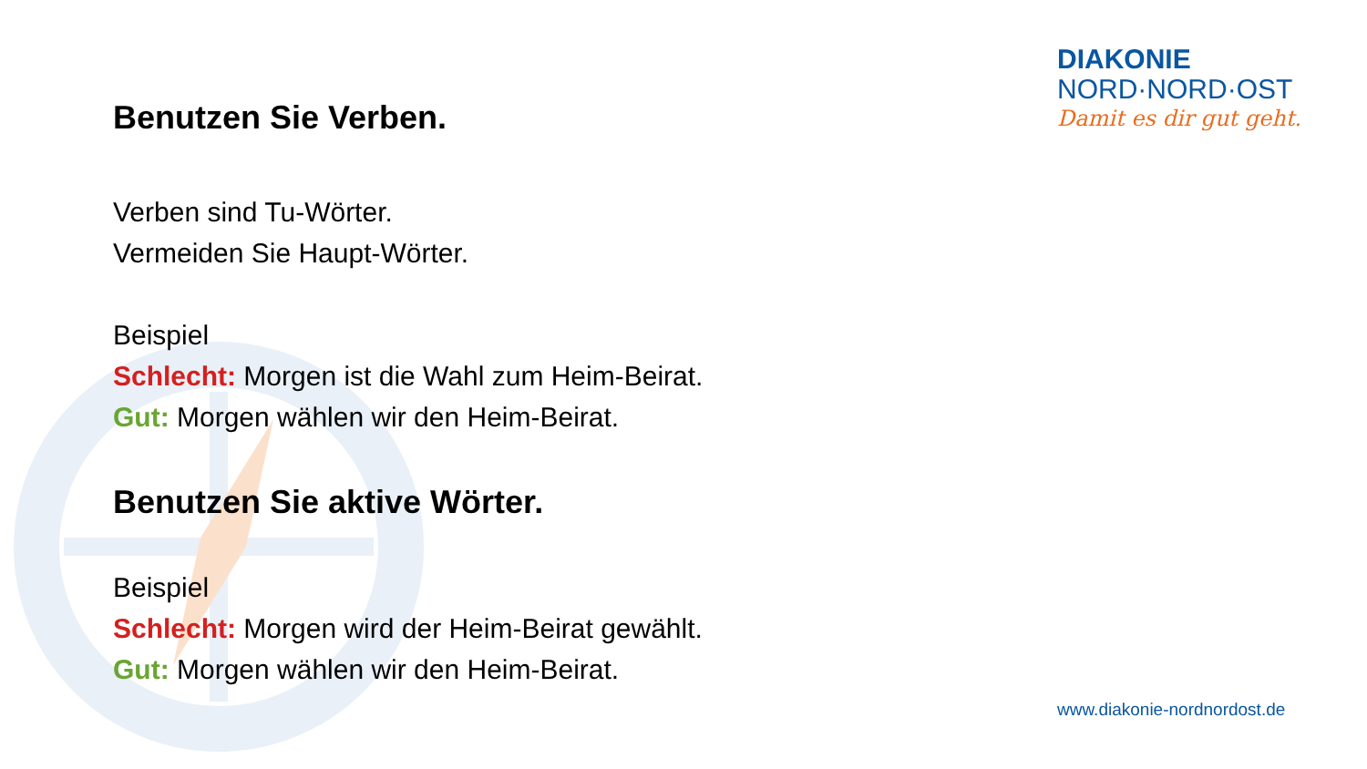DIAKONIE
NORD·NORD·OST
Damit es dir gut geht.
Benutzen Sie Verben.
Verben sind Tu-Wörter.
Vermeiden Sie Haupt-Wörter.
Beispiel
Schlecht: Morgen ist die Wahl zum Heim-Beirat.
Gut: Morgen wählen wir den Heim-Beirat.
Benutzen Sie aktive Wörter.
Beispiel
Schlecht: Morgen wird der Heim-Beirat gewählt.
Gut: Morgen wählen wir den Heim-Beirat.
www.diakonie-nordnordost.de